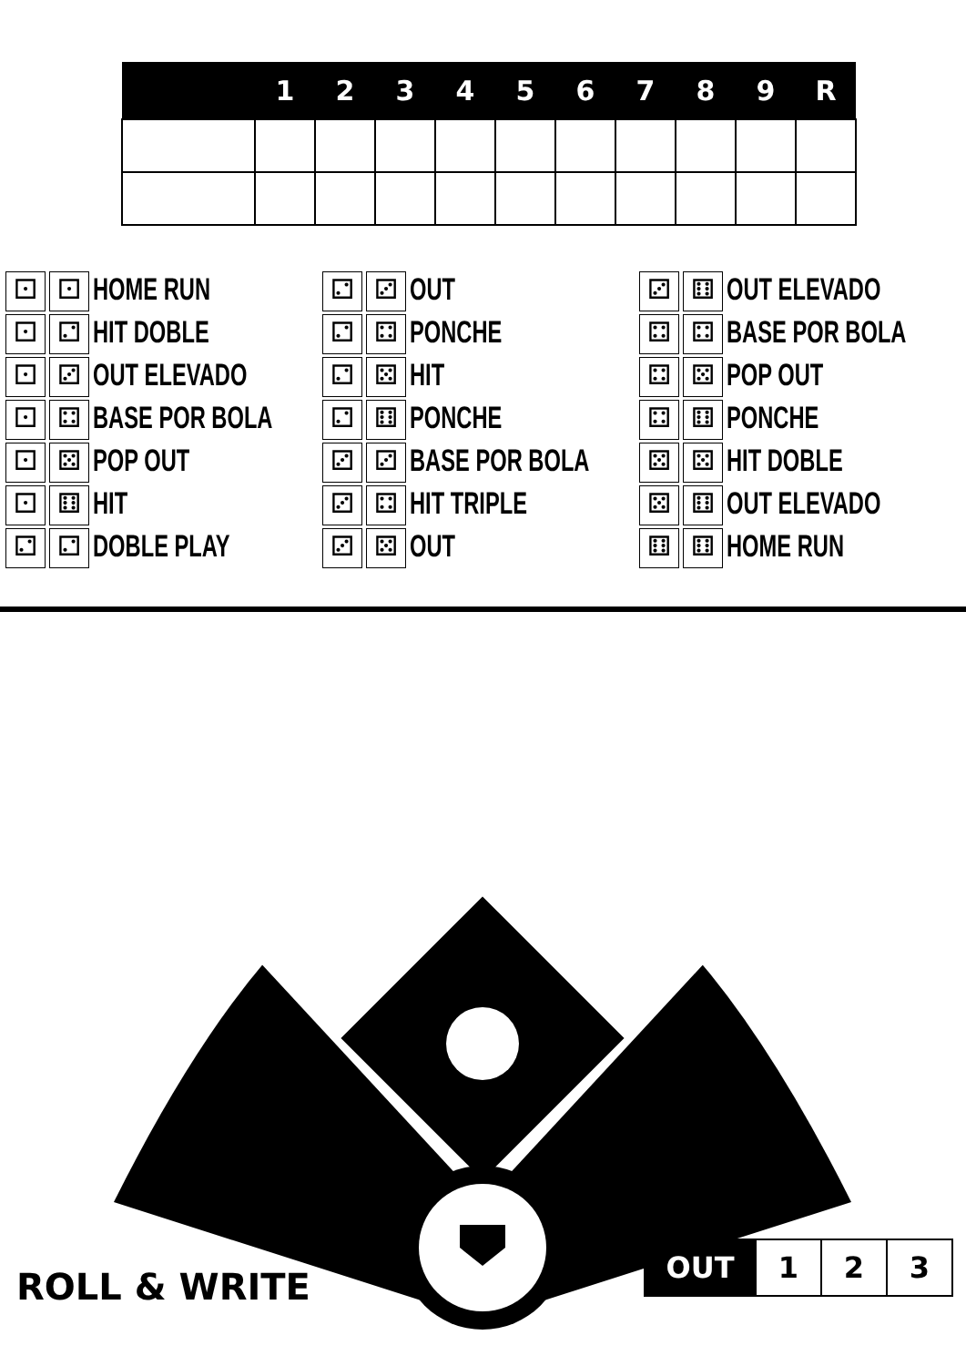| | 1 | 2 | 3 | 4 | 5 | 6 | 7 | 8 | 9 | R |
| --- | --- | --- | --- | --- | --- | --- | --- | --- | --- | --- |
⚀ ⚀
HOME RUN
⚀ ⚁
HIT DOBLE
⚀ ⚂
OUT ELEVADO
⚀ ⚃
BASE POR BOLA
⚀ ⚄
POP OUT
⚀ ⚅
HIT
⚁ ⚁
DOBLE PLAY
⚁ ⚂
OUT
⚁ ⚃
PONCHE
⚁ ⚄
HIT
⚁ ⚅
PONCHE
⚂ ⚂
BASE POR BOLA
⚂ ⚃
HIT TRIPLE
⚂ ⚄
OUT
⚂ ⚅
OUT ELEVADO
⚃ ⚃
BASE POR BOLA
⚃ ⚄
POP OUT
⚃ ⚅
PONCHE
⚄ ⚄
HIT DOBLE
⚄ ⚅
OUT ELEVADO
⚅ ⚅
HOME RUN
ROLL & WRITE
| OUT | 1 | 2 | 3 |